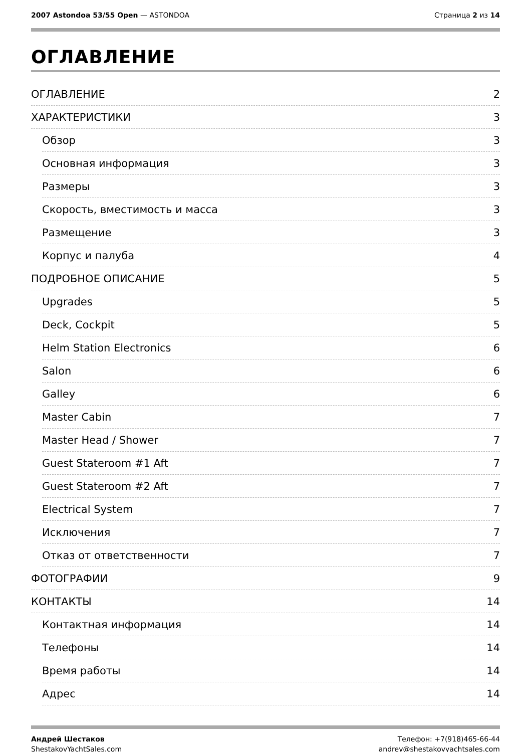2007 Astondoa 53/55 Open — ASTONDOA
Страница 2 из 14
ОГЛАВЛЕНИЕ
ОГЛАВЛЕНИЕ 2
ХАРАКТЕРИСТИКИ 3
Обзор 3
Основная информация 3
Размеры 3
Скорость, вместимость и масса 3
Размещение 3
Корпус и палуба 4
ПОДРОБНОЕ ОПИСАНИЕ 5
Upgrades 5
Deck, Cockpit 5
Helm Station Electronics 6
Salon 6
Galley 6
Master Cabin 7
Master Head / Shower 7
Guest Stateroom #1 Aft 7
Guest Stateroom #2 Aft 7
Electrical System 7
Исключения 7
Отказ от ответственности 7
ФОТОГРАФИИ 9
КОНТАКТЫ 14
Контактная информация 14
Телефоны 14
Время работы 14
Адрес 14
Андрей Шестаков
ShestakovYachtSales.com
Телефон: +7(918)465-66-44
andrey@shestakovyachtsales.com